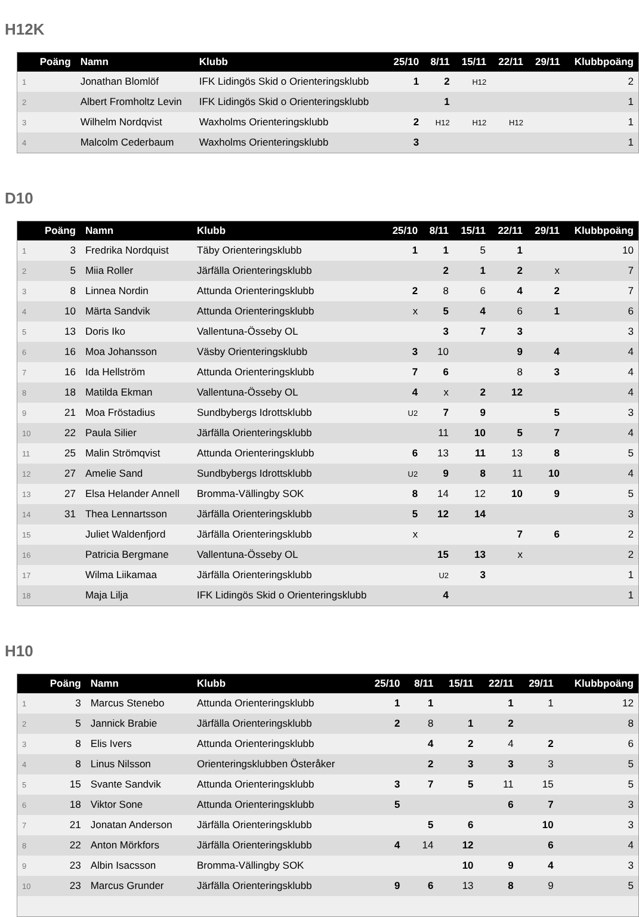H12K
| | Poäng | Namn | Klubb | 25/10 | 8/11 | 15/11 | 22/11 | 29/11 | Klubbpoäng |
| --- | --- | --- | --- | --- | --- | --- | --- | --- | --- |
| 1 | | Jonathan Blomlöf | IFK Lidingös Skid o Orienteringsklubb | 1 | 2 | H12 | | | 2 |
| 2 | | Albert Fromholtz Levin | IFK Lidingös Skid o Orienteringsklubb | | 1 | | | | 1 |
| 3 | | Wilhelm Nordqvist | Waxholms Orienteringsklubb | 2 | H12 | H12 | H12 | | 1 |
| 4 | | Malcolm Cederbaum | Waxholms Orienteringsklubb | 3 | | | | | 1 |
D10
| | Poäng | Namn | Klubb | 25/10 | 8/11 | 15/11 | 22/11 | 29/11 | Klubbpoäng |
| --- | --- | --- | --- | --- | --- | --- | --- | --- | --- |
| 1 | 3 | Fredrika Nordquist | Täby Orienteringsklubb | 1 | 1 | 5 | 1 | | 10 |
| 2 | 5 | Miia Roller | Järfälla Orienteringsklubb | | 2 | 1 | 2 | x | 7 |
| 3 | 8 | Linnea Nordin | Attunda Orienteringsklubb | 2 | 8 | 6 | 4 | 2 | 7 |
| 4 | 10 | Märta Sandvik | Attunda Orienteringsklubb | x | 5 | 4 | 6 | 1 | 6 |
| 5 | 13 | Doris Iko | Vallentuna-Össeby OL | | 3 | 7 | 3 | | 3 |
| 6 | 16 | Moa Johansson | Väsby Orienteringsklubb | 3 | 10 | | 9 | 4 | 4 |
| 7 | 16 | Ida Hellström | Attunda Orienteringsklubb | 7 | 6 | | 8 | 3 | 4 |
| 8 | 18 | Matilda Ekman | Vallentuna-Össeby OL | 4 | x | 2 | 12 | | 4 |
| 9 | 21 | Moa Fröstadius | Sundbybergs Idrottsklubb | U2 | 7 | 9 | | 5 | 3 |
| 10 | 22 | Paula Silier | Järfälla Orienteringsklubb | | 11 | 10 | 5 | 7 | 4 |
| 11 | 25 | Malin Strömqvist | Attunda Orienteringsklubb | 6 | 13 | 11 | 13 | 8 | 5 |
| 12 | 27 | Amelie Sand | Sundbybergs Idrottsklubb | U2 | 9 | 8 | 11 | 10 | 4 |
| 13 | 27 | Elsa Helander Annell | Bromma-Vällingby SOK | 8 | 14 | 12 | 10 | 9 | 5 |
| 14 | 31 | Thea Lennartsson | Järfälla Orienteringsklubb | 5 | 12 | 14 | | | 3 |
| 15 | | Juliet Waldenfjord | Järfälla Orienteringsklubb | x | | | 7 | 6 | 2 |
| 16 | | Patricia Bergmane | Vallentuna-Össeby OL | | 15 | 13 | x | | 2 |
| 17 | | Wilma Liikamaa | Järfälla Orienteringsklubb | | U2 | 3 | | | 1 |
| 18 | | Maja Lilja | IFK Lidingös Skid o Orienteringsklubb | | 4 | | | | 1 |
H10
| | Poäng | Namn | Klubb | 25/10 | 8/11 | 15/11 | 22/11 | 29/11 | Klubbpoäng |
| --- | --- | --- | --- | --- | --- | --- | --- | --- | --- |
| 1 | 3 | Marcus Stenebo | Attunda Orienteringsklubb | 1 | 1 | | 1 | 1 | 12 |
| 2 | 5 | Jannick Brabie | Järfälla Orienteringsklubb | 2 | 8 | 1 | 2 | | 8 |
| 3 | 8 | Elis Ivers | Attunda Orienteringsklubb | | 4 | 2 | 4 | 2 | 6 |
| 4 | 8 | Linus Nilsson | Orienteringsklubben Österåker | | 2 | 3 | 3 | 3 | 5 |
| 5 | 15 | Svante Sandvik | Attunda Orienteringsklubb | 3 | 7 | 5 | 11 | 15 | 5 |
| 6 | 18 | Viktor Sone | Attunda Orienteringsklubb | 5 | | | 6 | 7 | 3 |
| 7 | 21 | Jonatan Anderson | Järfälla Orienteringsklubb | | 5 | 6 | | 10 | 3 |
| 8 | 22 | Anton Mörkfors | Järfälla Orienteringsklubb | 4 | 14 | 12 | | 6 | 4 |
| 9 | 23 | Albin Isacsson | Bromma-Vällingby SOK | | | 10 | 9 | 4 | 3 |
| 10 | 23 | Marcus Grunder | Järfälla Orienteringsklubb | 9 | 6 | 13 | 8 | 9 | 5 |